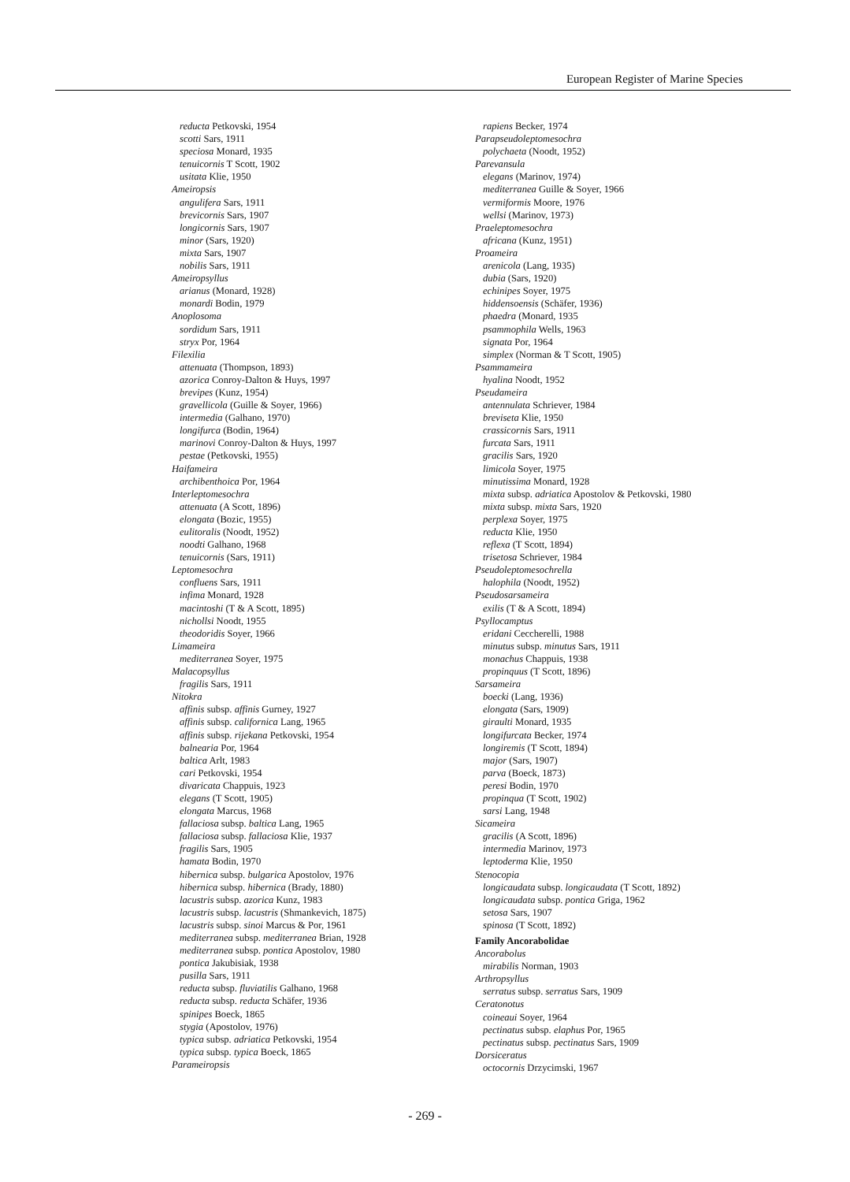European Register of Marine Species
reducta Petkovski, 1954
scotti Sars, 1911
speciosa Monard, 1935
tenuicornis T Scott, 1902
usitata Klie, 1950
Ameiropsis
angulifera Sars, 1911
brevicornis Sars, 1907
longicornis Sars, 1907
minor (Sars, 1920)
mixta Sars, 1907
nobilis Sars, 1911
Ameiropsyllus
arianus (Monard, 1928)
monardi Bodin, 1979
Anoplosoma
sordidum Sars, 1911
stryx Por, 1964
Filexilia
attenuata (Thompson, 1893)
azorica Conroy-Dalton & Huys, 1997
brevipes (Kunz, 1954)
gravellicola (Guille & Soyer, 1966)
intermedia (Galhano, 1970)
longifurca (Bodin, 1964)
marinovi Conroy-Dalton & Huys, 1997
pestae (Petkovski, 1955)
Haifameira
archibenthoica Por, 1964
Interleptomesochra
attenuata (A Scott, 1896)
elongata (Bozic, 1955)
eulitoralis (Noodt, 1952)
noodti Galhano, 1968
tenuicornis (Sars, 1911)
Leptomesochra
confluens Sars, 1911
infima Monard, 1928
macintoshi (T & A Scott, 1895)
nichollsi Noodt, 1955
theodoridis Soyer, 1966
Limameira
mediterranea Soyer, 1975
Malacopsyllus
fragilis Sars, 1911
Nitokra
affinis subsp. affinis Gurney, 1927
affinis subsp. californica Lang, 1965
affinis subsp. rijekana Petkovski, 1954
balnearia Por, 1964
baltica Arlt, 1983
cari Petkovski, 1954
divaricata Chappuis, 1923
elegans (T Scott, 1905)
elongata Marcus, 1968
fallaciosa subsp. baltica Lang, 1965
fallaciosa subsp. fallaciosa Klie, 1937
fragilis Sars, 1905
hamata Bodin, 1970
hibernica subsp. bulgarica Apostolov, 1976
hibernica subsp. hibernica (Brady, 1880)
lacustris subsp. azorica Kunz, 1983
lacustris subsp. lacustris (Shmankevich, 1875)
lacustris subsp. sinoi Marcus & Por, 1961
mediterranea subsp. mediterranea Brian, 1928
mediterranea subsp. pontica Apostolov, 1980
pontica Jakubisiak, 1938
pusilla Sars, 1911
reducta subsp. fluviatilis Galhano, 1968
reducta subsp. reducta Schäfer, 1936
spinipes Boeck, 1865
stygia (Apostolov, 1976)
typica subsp. adriatica Petkovski, 1954
typica subsp. typica Boeck, 1865
Parameiropsis
rapiens Becker, 1974
Parapseudoleptomesochra
polychaeta (Noodt, 1952)
Parevansula
elegans (Marinov, 1974)
mediterranea Guille & Soyer, 1966
vermiformis Moore, 1976
wellsi (Marinov, 1973)
Praeleptomesochra
africana (Kunz, 1951)
Proameira
arenicola (Lang, 1935)
dubia (Sars, 1920)
echinipes Soyer, 1975
hiddensoensis (Schäfer, 1936)
phaedra (Monard, 1935
psammophila Wells, 1963
signata Por, 1964
simplex (Norman & T Scott, 1905)
Psammameira
hyalina Noodt, 1952
Pseudameira
antennulata Schriever, 1984
breviseta Klie, 1950
crassicornis Sars, 1911
furcata Sars, 1911
gracilis Sars, 1920
limicola Soyer, 1975
minutissima Monard, 1928
mixta subsp. adriatica Apostolov & Petkovski, 1980
mixta subsp. mixta Sars, 1920
perplexa Soyer, 1975
reducta Klie, 1950
reflexa (T Scott, 1894)
trisetosa Schriever, 1984
Pseudoleptomesochrella
halophila (Noodt, 1952)
Pseudosarsameira
exilis (T & A Scott, 1894)
Psyllocamptus
eridani Ceccherelli, 1988
minutus subsp. minutus Sars, 1911
monachus Chappuis, 1938
propinquus (T Scott, 1896)
Sarsameira
boecki (Lang, 1936)
elongata (Sars, 1909)
giraulti Monard, 1935
longifurcata Becker, 1974
longiremis (T Scott, 1894)
major (Sars, 1907)
parva (Boeck, 1873)
peresi Bodin, 1970
propinqua (T Scott, 1902)
sarsi Lang, 1948
Sicameira
gracilis (A Scott, 1896)
intermedia Marinov, 1973
leptoderma Klie, 1950
Stenocopia
longicaudata subsp. longicaudata (T Scott, 1892)
longicaudata subsp. pontica Griga, 1962
setosa Sars, 1907
spinosa (T Scott, 1892)
Family Ancorabolidae
Ancorabolus
mirabilis Norman, 1903
Arthropsyllus
serratus subsp. serratus Sars, 1909
Ceratonotus
coineaui Soyer, 1964
pectinatus subsp. elaphus Por, 1965
pectinatus subsp. pectinatus Sars, 1909
Dorsiceratus
octocornis Drzycimski, 1967
- 269 -